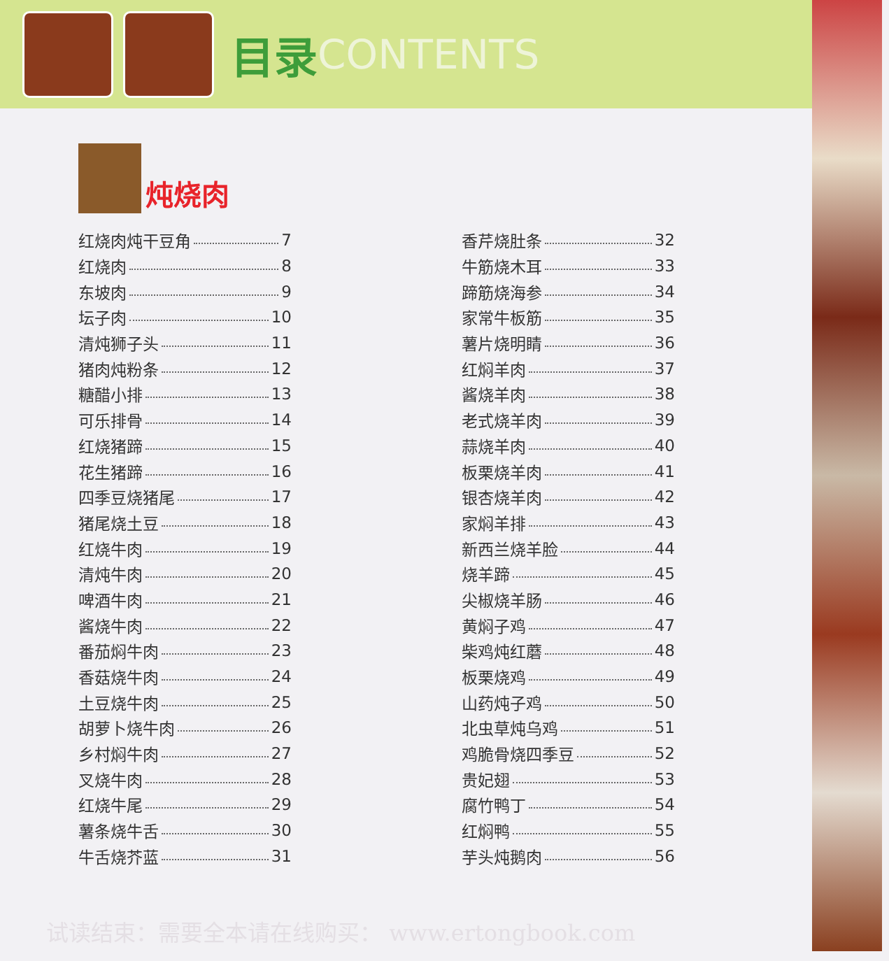目录 CONTENTS
炖烧肉
红烧肉炖干豆角 7
红烧肉 8
东坡肉 9
坛子肉 10
清炖狮子头 11
猪肉炖粉条 12
糖醋小排 13
可乐排骨 14
红烧猪蹄 15
花生猪蹄 16
四季豆烧猪尾 17
猪尾烧土豆 18
红烧牛肉 19
清炖牛肉 20
啤酒牛肉 21
酱烧牛肉 22
番茄焖牛肉 23
香菇烧牛肉 24
土豆烧牛肉 25
胡萝卜烧牛肉 26
乡村焖牛肉 27
叉烧牛肉 28
红烧牛尾 29
薯条烧牛舌 30
牛舌烧芥蓝 31
香芹烧肚条 32
牛筋烧木耳 33
蹄筋烧海参 34
家常牛板筋 35
薯片烧明睛 36
红焖羊肉 37
酱烧羊肉 38
老式烧羊肉 39
蒜烧羊肉 40
板栗烧羊肉 41
银杏烧羊肉 42
家焖羊排 43
新西兰烧羊脸 44
烧羊蹄 45
尖椒烧羊肠 46
黄焖子鸡 47
柴鸡炖红蘑 48
板栗烧鸡 49
山药炖子鸡 50
北虫草炖乌鸡 51
鸡脆骨烧四季豆 52
贵妃翅 53
腐竹鸭丁 54
红焖鸭 55
芋头炖鹅肉 56
试读结束：需要全本请在线购买： www.ertongbook.com